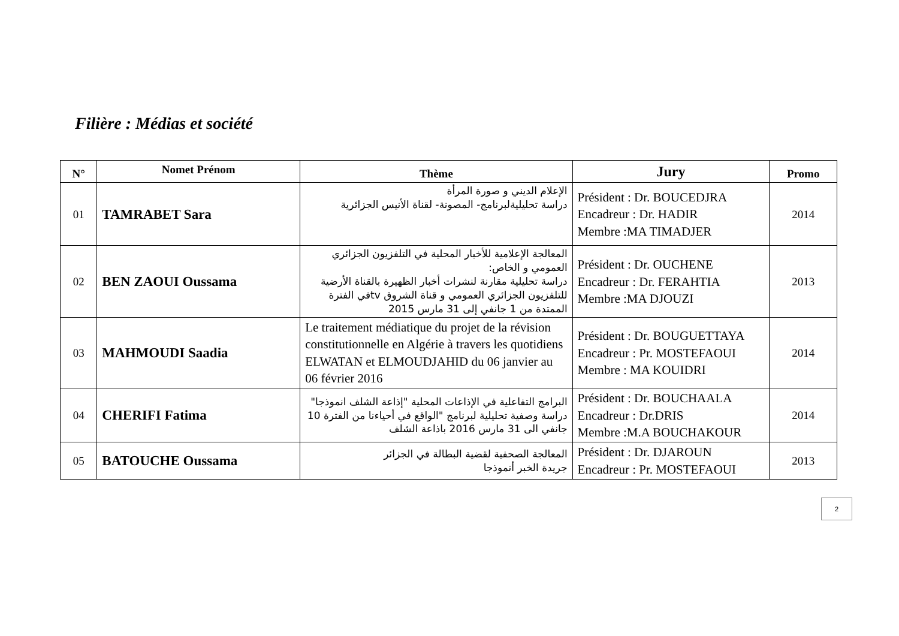Filière : Médias et société
| N° | Nomet Prénom | Thème | Jury | Promo |
| --- | --- | --- | --- | --- |
| 01 | TAMRABET Sara | الإعلام الديني و صورة المرأة دراسة تحليليةلبرنامج- المصونة- لقناة الأنيس الجزائرية | Président : Dr. BOUCEDJRA Encadreur : Dr. HADIR Membre :MA TIMADJER | 2014 |
| 02 | BEN ZAOUI Oussama | المعالجة الإعلامية للأخبار المحلية في التلفزيون الجزائري العمومي و الخاص: دراسة تحليلية مقارنة لنشرات أخبار الظهيرة بالقناة الأرضية للتلفزيون الجزائري العمومي و قناة الشروق tvفي الفترة الممتدة من 1 جانفي إلى 31 مارس 2015 | Président : Dr. OUCHENE Encadreur : Dr. FERAHTIA Membre :MA DJOUZI | 2013 |
| 03 | MAHMOUDI Saadia | Le traitement médiatique du projet de la révision constitutionnelle en Algérie à travers les quotidiens ELWATAN et ELMOUDJAHID du 06 janvier au 06 février 2016 | Président : Dr. BOUGUETTAYA Encadreur : Pr. MOSTEFAOUI Membre : MA KOUIDRI | 2014 |
| 04 | CHERIFI Fatima | البرامج التفاعلية في الإذاعات المحلية "إذاعة الشلف انموذجا" دراسة وصفية تحليلية لبرنامج "الواقع في أحياءنا من الفترة 10 جانفي الى 31 مارس 2016 باذاعة الشلف | Président : Dr. BOUCHAALA Encadreur : Dr.DRIS Membre :M.A BOUCHAKOUR | 2014 |
| 05 | BATOUCHE Oussama | المعالجة الصحفية لقضية البطالة في الجزائر جريدة الخبر أنموذجا | Président : Dr. DJAROUN Encadreur : Pr. MOSTEFAOUI | 2013 |
2